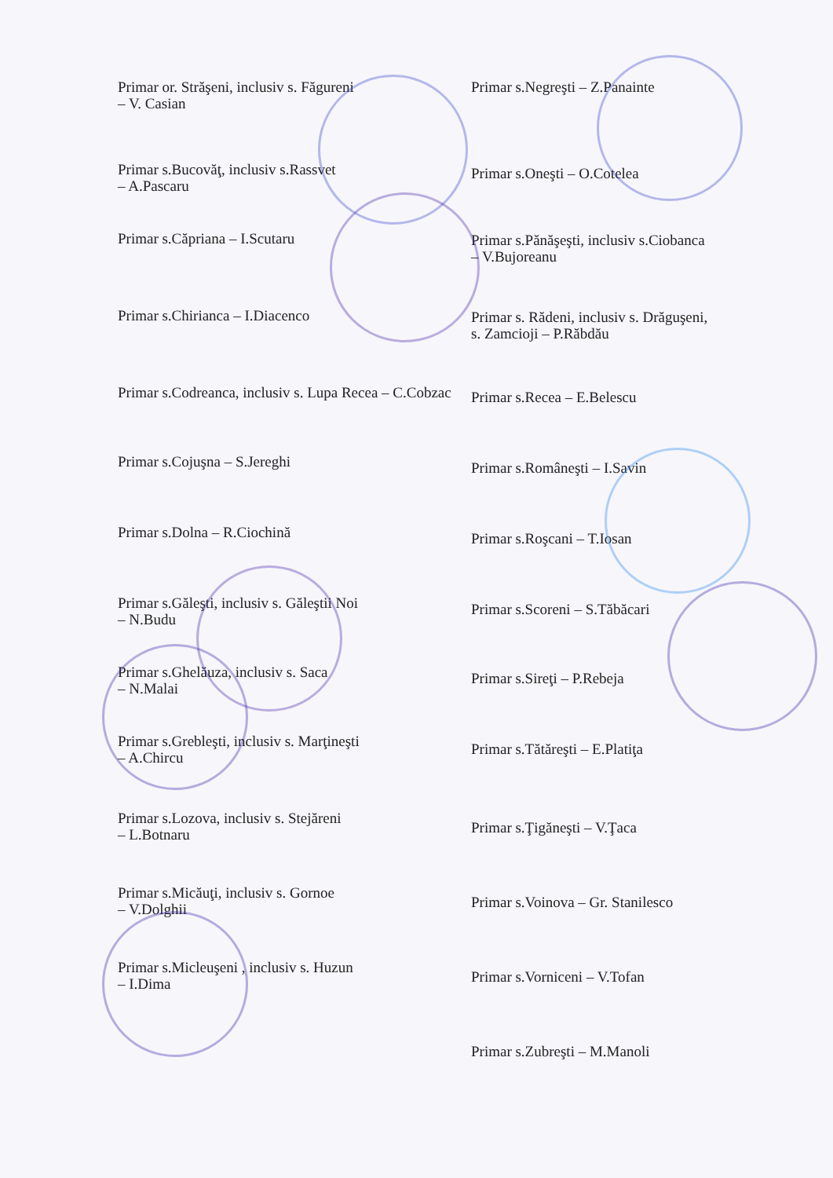Primar or. Străşeni, inclusiv s. Făgureni
– V. Casian
Primar s.Bucovăţ, inclusiv s.Rassvet
– A.Pascaru
Primar s.Căpriana – I.Scutaru
Primar s.Chirianca – I.Diacenco
Primar s.Codreanca, inclusiv s. Lupa Recea – C.Cobzac
Primar s.Cojuşna – S.Jereghi
Primar s.Dolna – R.Ciochină
Primar s.Găleşti, inclusiv s. Găleştii Noi
– N.Budu
Primar s.Ghelăuza, inclusiv s. Saca
– N.Malai
Primar s.Grebleşti, inclusiv s. Marţineşti
– A.Chircu
Primar s.Lozova, inclusiv s. Stejăreni
– L.Botnaru
Primar s.Micăuţi, inclusiv s. Gornoe
– V.Dolghii
Primar s.Micleuşeni , inclusiv s. Huzun
– I.Dima
Primar s.Negreşti – Z.Panainte
Primar s.Oneşti – O.Cotelea
Primar s.Pănăşeşti, inclusiv s.Ciobanca
– V.Bujoreanu
Primar s. Rădeni, inclusiv s. Drăguşeni,
s. Zamcioji – P.Răbdău
Primar s.Recea – E.Belescu
Primar s.Româneşti – I.Savin
Primar s.Roşcani – T.Iosan
Primar s.Scoreni – S.Tăbăcari
Primar s.Sireţi – P.Rebeja
Primar s.Tătăreşti – E.Platiţa
Primar s.Ţigăneşti – V.Ţaca
Primar s.Voinova – Gr. Stanilesco
Primar s.Vorniceni – V.Tofan
Primar s.Zubreşti – M.Manoli